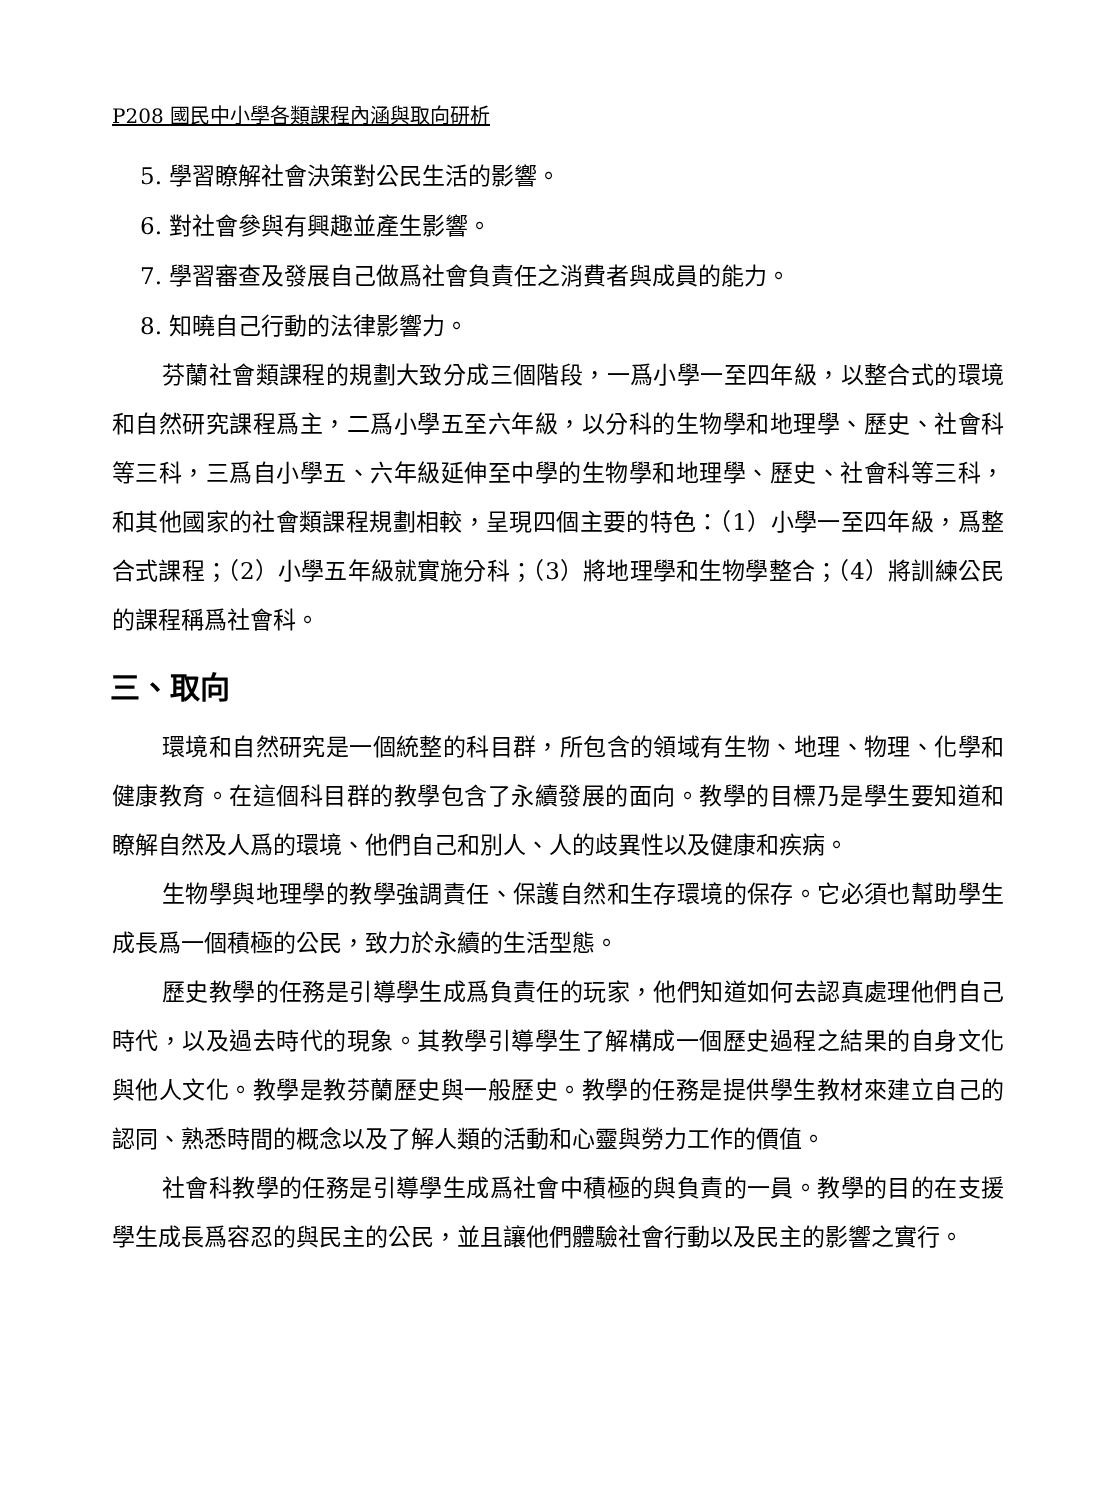P208 國民中小學各類課程內涵與取向研析
5. 學習瞭解社會決策對公民生活的影響。
6. 對社會參與有興趣並產生影響。
7. 學習審查及發展自己做爲社會負責任之消費者與成員的能力。
8. 知曉自己行動的法律影響力。
芬蘭社會類課程的規劃大致分成三個階段，一爲小學一至四年級，以整合式的環境和自然研究課程爲主，二爲小學五至六年級，以分科的生物學和地理學、歷史、社會科等三科，三爲自小學五、六年級延伸至中學的生物學和地理學、歷史、社會科等三科，和其他國家的社會類課程規劃相較，呈現四個主要的特色：（1）小學一至四年級，爲整合式課程；（2）小學五年級就實施分科；（3）將地理學和生物學整合；（4）將訓練公民的課程稱爲社會科。
三、取向
環境和自然研究是一個統整的科目群，所包含的領域有生物、地理、物理、化學和健康教育。在這個科目群的教學包含了永續發展的面向。教學的目標乃是學生要知道和瞭解自然及人爲的環境、他們自己和別人、人的歧異性以及健康和疾病。
生物學與地理學的教學強調責任、保護自然和生存環境的保存。它必須也幫助學生成長爲一個積極的公民，致力於永續的生活型態。
歷史教學的任務是引導學生成爲負責任的玩家，他們知道如何去認真處理他們自己時代，以及過去時代的現象。其教學引導學生了解構成一個歷史過程之結果的自身文化與他人文化。教學是教芬蘭歷史與一般歷史。教學的任務是提供學生教材來建立自己的認同、熟悉時間的概念以及了解人類的活動和心靈與勞力工作的價值。
社會科教學的任務是引導學生成爲社會中積極的與負責的一員。教學的目的在支援學生成長爲容忍的與民主的公民，並且讓他們體驗社會行動以及民主的影響之實行。